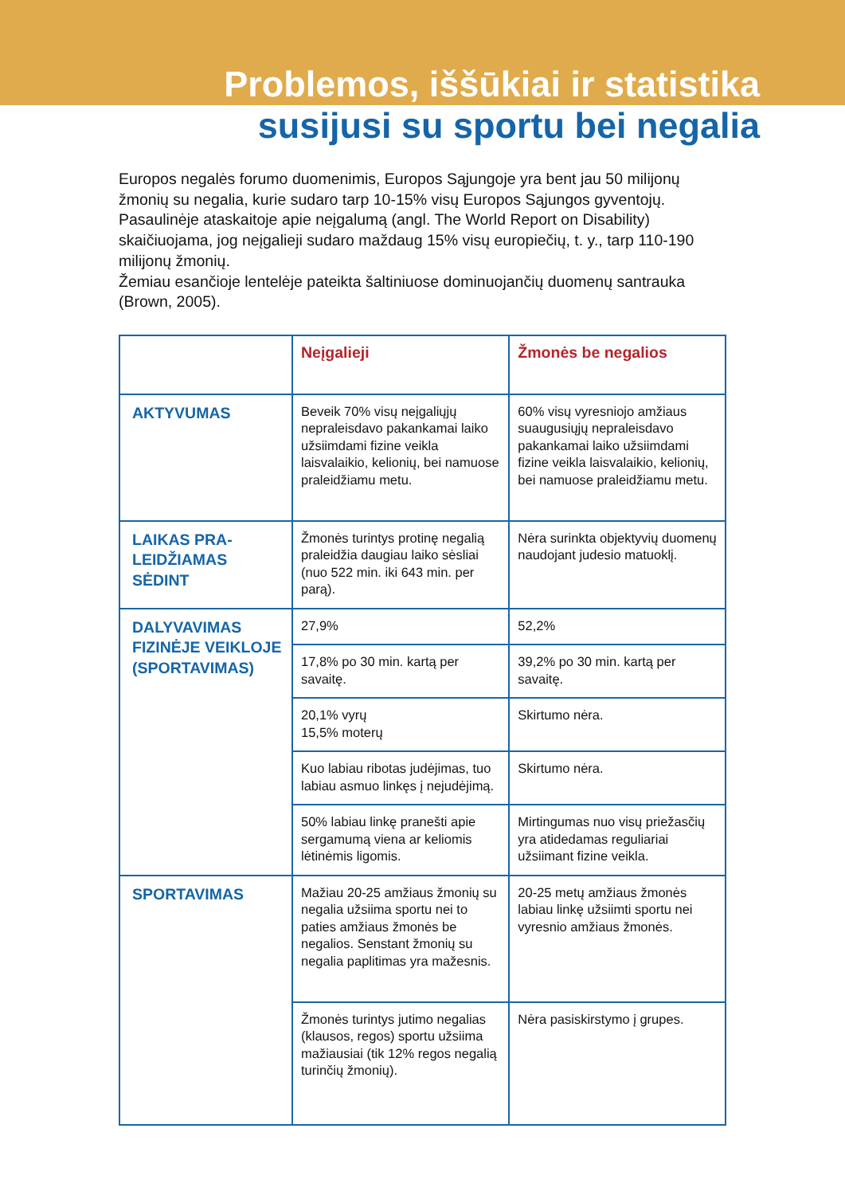Problemos, iššūkiai ir statistika
susijusi su sportu bei negalia
Europos negalės forumo duomenimis, Europos Sąjungoje yra bent jau 50 milijonų žmonių su negalia, kurie sudaro tarp 10-15% visų Europos Sąjungos gyventojų.
Pasaulinėje ataskaitoje apie neįgalumą (angl. The World Report on Disability) skaičiuojama, jog neįgalieji sudaro maždaug 15% visų europiečių, t. y., tarp 110-190 milijonų žmonių.
Žemiau esančioje lentelėje pateikta šaltiniuose dominuojančių duomenų santrauka (Brown, 2005).
| | Neįgalieji | Žmonės be negalios |
| --- | --- | --- |
| AKTYVUMAS | Beveik 70% visų neįgaliųjų nepraleisdavo pakankamai laiko užsiimdami fizine veikla laisvalaikio, kelionių, bei namuose praleidžiamu metu. | 60% visų vyresniojo amžiaus suaugusiųjų nepraleisdavo pakankamai laiko užsiimdami fizine veikla laisvalaikio, kelionių, bei namuose praleidžiamu metu. |
| LAIKAS PRA-LEIDŽIAMAS SĖDINT | Žmonės turintys protinę negalią praleidžia daugiau laiko sėsliai (nuo 522 min. iki 643 min. per parą). | Nėra surinkta objektyvių duomenų naudojant judesio matuoklį. |
| DALYVAVIMAS FIZINĖJE VEIKLOJE (SPORTAVIMAS) | 27,9% | 52,2% |
| | 17,8% po 30 min. kartą per savaitę. | 39,2% po 30 min. kartą per savaitę. |
| | 20,1% vyrų 15,5% moterų | Skirtumo nėra. |
| | Kuo labiau ribotas judėjimas, tuo labiau asmuo linkęs į nejudėjimą. | Skirtumo nėra. |
| | 50% labiau linkę pranešti apie sergamumą viena ar keliomis lėtinėmis ligomis. | Mirtingumas nuo visų priežasčių yra atidedamas reguliariai užsiimant fizine veikla. |
| SPORTAVIMAS | Mažiau 20-25 amžiaus žmonių su negalia užsiima sportu nei to paties amžiaus žmonės be negalios. Senstant žmonių su negalia paplitimas yra mažesnis. | 20-25 metų amžiaus žmonės labiau linkę užsiimti sportu nei vyresnio amžiaus žmonės. |
| | Žmonės turintys jutimo negalias (klausos, regos) sportu užsiima mažiausiai (tik 12% regos negalią turinčių žmonių). | Nėra pasiskirstymo į grupes. |